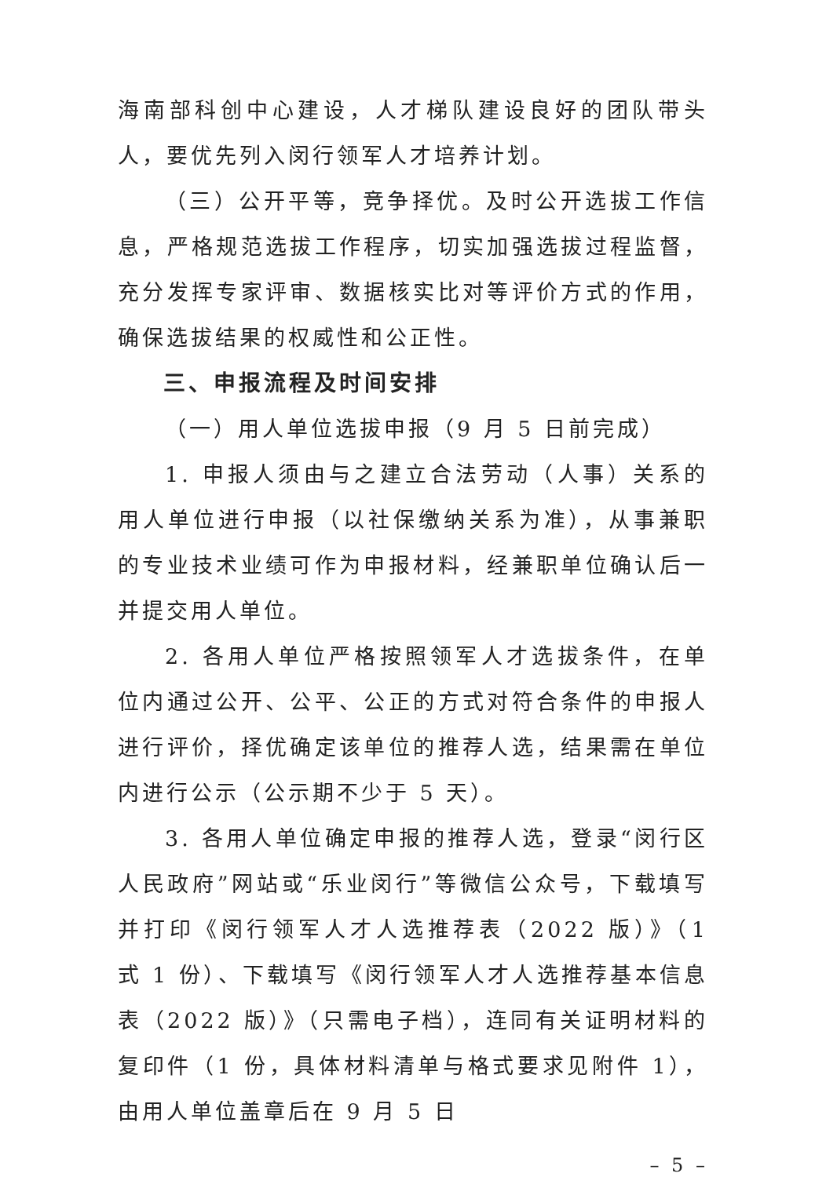海南部科创中心建设，人才梯队建设良好的团队带头人，要优先列入闵行领军人才培养计划。
（三）公开平等，竞争择优。及时公开选拔工作信息，严格规范选拔工作程序，切实加强选拔过程监督，充分发挥专家评审、数据核实比对等评价方式的作用，确保选拔结果的权威性和公正性。
三、申报流程及时间安排
（一）用人单位选拔申报（9 月 5 日前完成）
1. 申报人须由与之建立合法劳动（人事）关系的用人单位进行申报（以社保缴纳关系为准），从事兼职的专业技术业绩可作为申报材料，经兼职单位确认后一并提交用人单位。
2. 各用人单位严格按照领军人才选拔条件，在单位内通过公开、公平、公正的方式对符合条件的申报人进行评价，择优确定该单位的推荐人选，结果需在单位内进行公示（公示期不少于 5 天）。
3. 各用人单位确定申报的推荐人选，登录“闵行区人民政府”网站或“乐业闵行”等微信公众号，下载填写并打印《闵行领军人才人选推荐表（2022 版）》（1 式 1 份）、下载填写《闵行领军人才人选推荐基本信息表（2022 版）》（只需电子档），连同有关证明材料的复印件（1 份，具体材料清单与格式要求见附件 1），由用人单位盖章后在 9 月 5 日
– 5 –